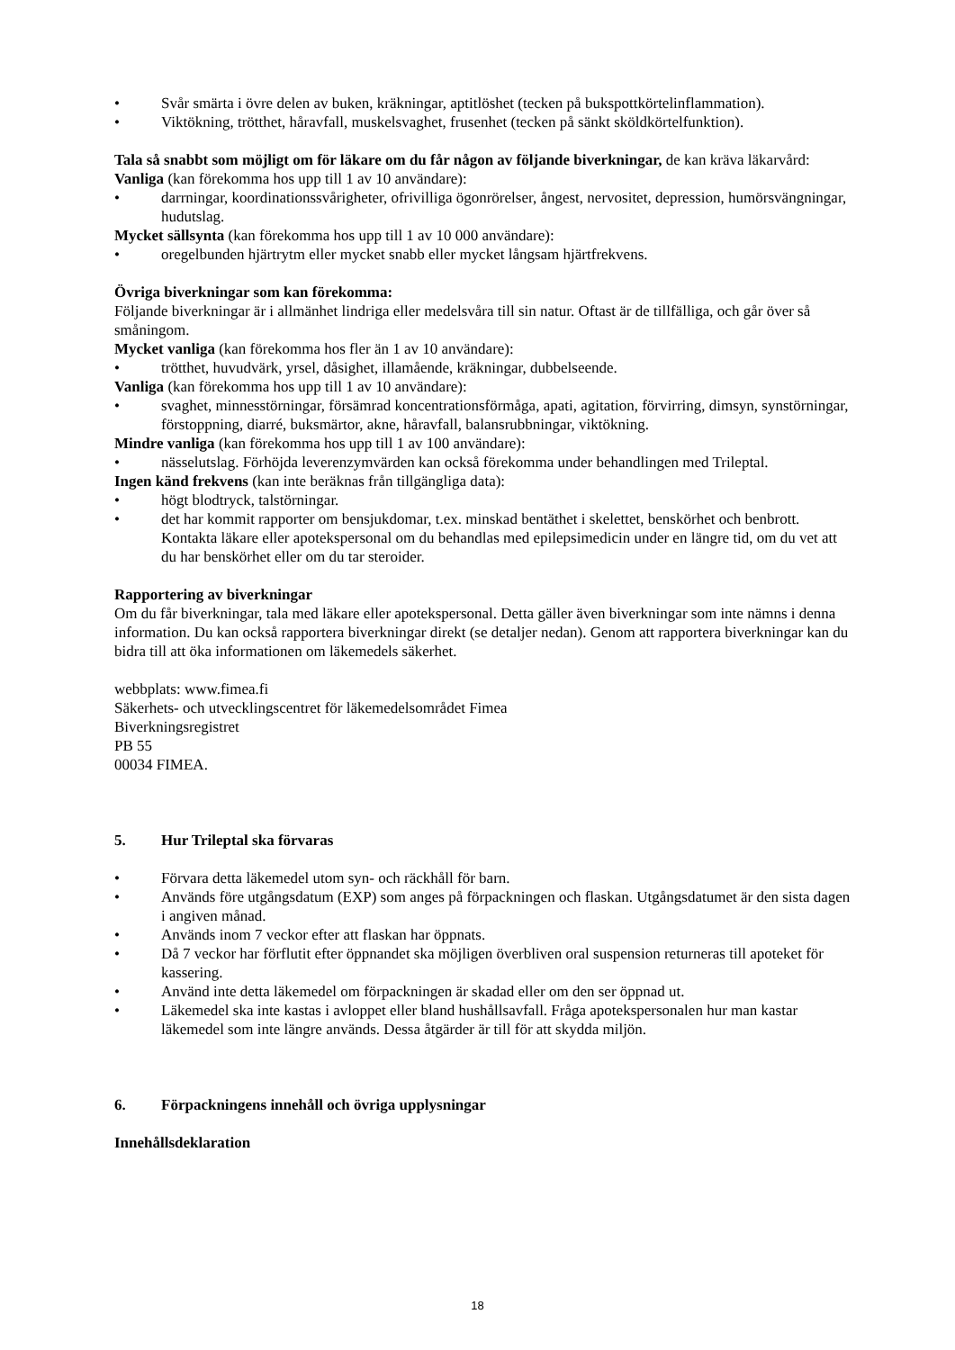• Svår smärta i övre delen av buken, kräkningar, aptitlöshet (tecken på bukspottkörtelinflammation).
• Viktökning, trötthet, håravfall, muskelsvaghet, frusenhet (tecken på sänkt sköldkörtelfunktion).
Tala så snabbt som möjligt om för läkare om du får någon av följande biverkningar, de kan kräva läkarvård:
Vanliga (kan förekomma hos upp till 1 av 10 användare):
• darrningar, koordinationssvårigheter, ofrivilliga ögonrörelser, ångest, nervositet, depression, humörsvängningar, hudutslag.
Mycket sällsynta (kan förekomma hos upp till 1 av 10 000 användare):
• oregelbunden hjärtrytm eller mycket snabb eller mycket långsam hjärtfrekvens.
Övriga biverkningar som kan förekomma:
Följande biverkningar är i allmänhet lindriga eller medelsvåra till sin natur. Oftast är de tillfälliga, och går över så småningom.
Mycket vanliga (kan förekomma hos fler än 1 av 10 användare):
• trötthet, huvudvärk, yrsel, dåsighet, illamående, kräkningar, dubbelseende.
Vanliga (kan förekomma hos upp till 1 av 10 användare):
• svaghet, minnesstörningar, försämrad koncentrationsförmåga, apati, agitation, förvirring, dimsyn, synstörningar, förstoppning, diarré, buksmärtor, akne, håravfall, balansrubbningar, viktökning.
Mindre vanliga (kan förekomma hos upp till 1 av 100 användare):
• nässelutslag. Förhöjda leverenzymvärden kan också förekomma under behandlingen med Trileptal.
Ingen känd frekvens (kan inte beräknas från tillgängliga data):
• högt blodtryck, talstörningar.
• det har kommit rapporter om bensjukdomar, t.ex. minskad bentäthet i skelettet, benskörhet och benbrott. Kontakta läkare eller apotekspersonal om du behandlas med epilepsimedicin under en längre tid, om du vet att du har benskörhet eller om du tar steroider.
Rapportering av biverkningar
Om du får biverkningar, tala med läkare eller apotekspersonal. Detta gäller även biverkningar som inte nämns i denna information. Du kan också rapportera biverkningar direkt (se detaljer nedan). Genom att rapportera biverkningar kan du bidra till att öka informationen om läkemedels säkerhet.
webbplats: www.fimea.fi
Säkerhets- och utvecklingscentret för läkemedelsområdet Fimea
Biverkningsregistret
PB 55
00034 FIMEA.
5. Hur Trileptal ska förvaras
• Förvara detta läkemedel utom syn- och räckhåll för barn.
• Används före utgångsdatum (EXP) som anges på förpackningen och flaskan. Utgångsdatumet är den sista dagen i angiven månad.
• Används inom 7 veckor efter att flaskan har öppnats.
• Då 7 veckor har förflutit efter öppnandet ska möjligen överbliven oral suspension returneras till apoteket för kassering.
• Använd inte detta läkemedel om förpackningen är skadad eller om den ser öppnad ut.
• Läkemedel ska inte kastas i avloppet eller bland hushållsavfall. Fråga apotekspersonalen hur man kastar läkemedel som inte längre används. Dessa åtgärder är till för att skydda miljön.
6. Förpackningens innehåll och övriga upplysningar
Innehållsdeklaration
18